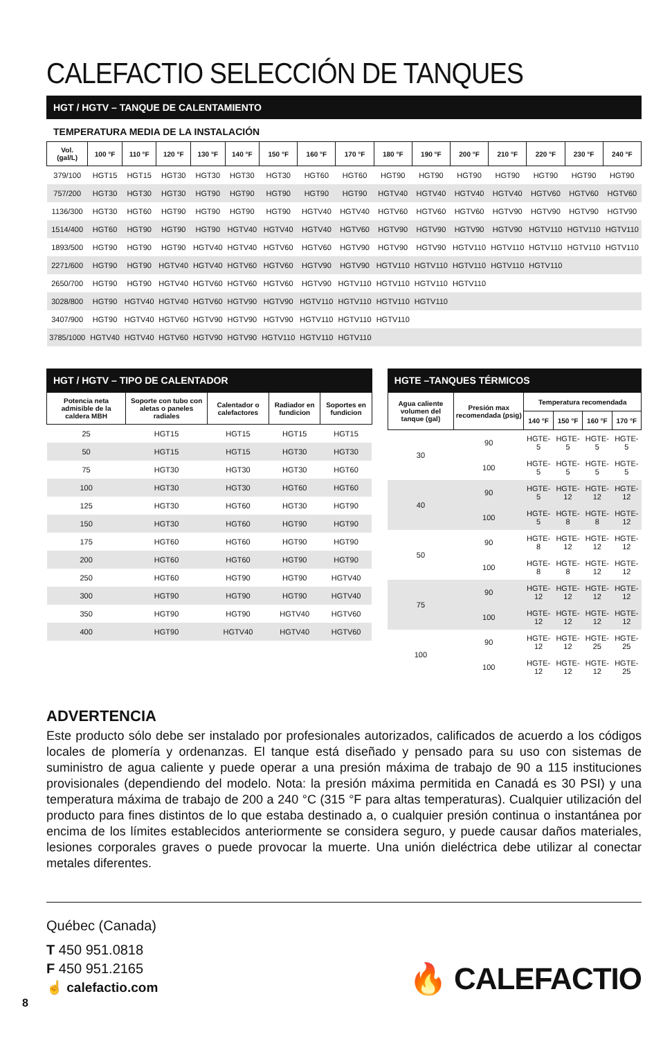CALEFACTIO SELECCIÓN DE TANQUES
HGT / HGTV – TANQUE DE CALENTAMIENTO
TEMPERATURA MEDIA DE LA INSTALACIÓN
| Vol. (gal/L) | 100 °F | 110 °F | 120 °F | 130 °F | 140 °F | 150 °F | 160 °F | 170 °F | 180 °F | 190 °F | 200 °F | 210 °F | 220 °F | 230 °F | 240 °F |
| --- | --- | --- | --- | --- | --- | --- | --- | --- | --- | --- | --- | --- | --- | --- | --- |
| 379/100 | HGT15 | HGT15 | HGT30 | HGT30 | HGT30 | HGT30 | HGT60 | HGT60 | HGT90 | HGT90 | HGT90 | HGT90 | HGT90 | HGT90 | HGT90 |
| 757/200 | HGT30 | HGT30 | HGT30 | HGT90 | HGT90 | HGT90 | HGT90 | HGT90 | HGTV40 | HGTV40 | HGTV40 | HGTV40 | HGTV60 | HGTV60 | HGTV60 |
| 1136/300 | HGT30 | HGT60 | HGT90 | HGT90 | HGT90 | HGT90 | HGTV40 | HGTV40 | HGTV60 | HGTV60 | HGTV60 | HGTV90 | HGTV90 | HGTV90 | HGTV90 |
| 1514/400 | HGT60 | HGT90 | HGT90 | HGT90 | HGTV40 | HGTV40 | HGTV40 | HGTV60 | HGTV90 | HGTV90 | HGTV90 | HGTV90 | HGTV110 | HGTV110 | HGTV110 |
| 1893/500 | HGT90 | HGT90 | HGT90 | HGTV40 | HGTV40 | HGTV60 | HGTV60 | HGTV90 | HGTV90 | HGTV90 | HGTV110 | HGTV110 | HGTV110 | HGTV110 | HGTV110 |
| 2271/600 | HGT90 | HGT90 | HGTV40 | HGTV40 | HGTV60 | HGTV60 | HGTV90 | HGTV90 | HGTV110 | HGTV110 | HGTV110 | HGTV110 | HGTV110 | | |
| 2650/700 | HGT90 | HGT90 | HGTV40 | HGTV60 | HGTV60 | HGTV60 | HGTV90 | HGTV110 | HGTV110 | HGTV110 | HGTV110 | | | | |
| 3028/800 | HGT90 | HGTV40 | HGTV40 | HGTV60 | HGTV90 | HGTV90 | HGTV110 | HGTV110 | HGTV110 | HGTV110 | | | | | |
| 3407/900 | HGT90 | HGTV40 | HGTV60 | HGTV90 | HGTV90 | HGTV90 | HGTV110 | HGTV110 | HGTV110 | | | | | | |
| 3785/1000 | HGTV40 | HGTV40 | HGTV60 | HGTV90 | HGTV90 | HGTV110 | HGTV110 | HGTV110 | | | | | | | |
HGT / HGTV – TIPO DE CALENTADOR
| Potencia neta admisible de la caldera MBH | Soporte con tubo con aletas o paneles radiales | Calentador o calefactores | Radiador en fundicion | Soportes en fundicion |
| --- | --- | --- | --- | --- |
| 25 | HGT15 | HGT15 | HGT15 | HGT15 |
| 50 | HGT15 | HGT15 | HGT30 | HGT30 |
| 75 | HGT30 | HGT30 | HGT30 | HGT60 |
| 100 | HGT30 | HGT30 | HGT60 | HGT60 |
| 125 | HGT30 | HGT60 | HGT30 | HGT90 |
| 150 | HGT30 | HGT60 | HGT90 | HGT90 |
| 175 | HGT60 | HGT60 | HGT90 | HGT90 |
| 200 | HGT60 | HGT60 | HGT90 | HGT90 |
| 250 | HGT60 | HGT90 | HGT90 | HGTV40 |
| 300 | HGT90 | HGT90 | HGT90 | HGTV40 |
| 350 | HGT90 | HGT90 | HGTV40 | HGTV60 |
| 400 | HGT90 | HGTV40 | HGTV40 | HGTV60 |
HGTE –TANQUES TÉRMICOS
| Agua caliente volumen del tanque (gal) | Presión max recomendada (psig) | Temperatura recomendada | | | |
| --- | --- | --- | --- | --- | --- |
| | | 140 °F | 150 °F | 160 °F | 170 °F |
| 30 | 90 | HGTE-5 | HGTE-5 | HGTE-5 | HGTE-5 |
| | 100 | HGTE-5 | HGTE-5 | HGTE-5 | HGTE-5 |
| 40 | 90 | HGTE-5 | HGTE-12 | HGTE-12 | HGTE-12 |
| | 100 | HGTE-5 | HGTE-8 | HGTE-8 | HGTE-12 |
| 50 | 90 | HGTE-8 | HGTE-12 | HGTE-12 | HGTE-12 |
| | 100 | HGTE-8 | HGTE-8 | HGTE-12 | HGTE-12 |
| 75 | 90 | HGTE-12 | HGTE-12 | HGTE-12 | HGTE-12 |
| | 100 | HGTE-12 | HGTE-12 | HGTE-12 | HGTE-12 |
| 100 | 90 | HGTE-12 | HGTE-12 | HGTE-25 | HGTE-25 |
| | 100 | HGTE-12 | HGTE-12 | HGTE-12 | HGTE-25 |
ADVERTENCIA
Este producto sólo debe ser instalado por profesionales autorizados, calificados de acuerdo a los códigos locales de plomería y ordenanzas. El tanque está diseñado y pensado para su uso con sistemas de suministro de agua caliente y puede operar a una presión máxima de trabajo de 90 a 115 instituciones provisionales (dependiendo del modelo. Nota: la presión máxima permitida en Canadá es 30 PSI) y una temperatura máxima de trabajo de 200 a 240 °C (315 °F para altas temperaturas). Cualquier utilización del producto para fines distintos de lo que estaba destinado a, o cualquier presión continua o instantánea por encima de los límites establecidos anteriormente se considera seguro, y puede causar daños materiales, lesiones corporales graves o puede provocar la muerte. Una unión dieléctrica debe utilizar al conectar metales diferentes.
Québec (Canada)
T 450 951.0818
F 450 951.2165
☝ calefactio.com
🔥 CALEFACTIO
8